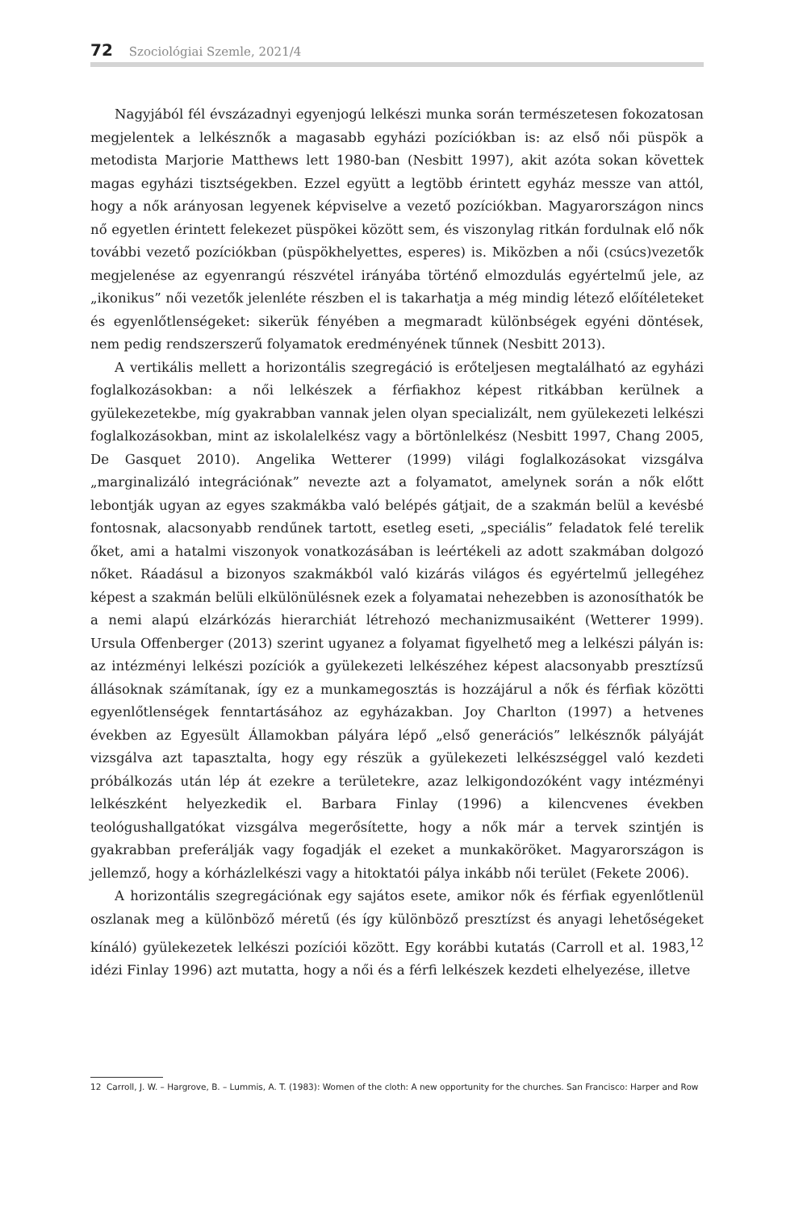72 Szociológiai Szemle, 2021/4
Nagyjából fél évszázadnyi egyenjogú lelkészi munka során természetesen fokozatosan megjelentek a lelkésznők a magasabb egyházi pozíciókban is: az első női püspök a metodista Marjorie Matthews lett 1980-ban (Nesbitt 1997), akit azóta sokan követtek magas egyházi tisztségekben. Ezzel együtt a legtöbb érintett egyház messze van attól, hogy a nők arányosan legyenek képviselve a vezető pozíciókban. Magyarországon nincs nő egyetlen érintett felekezet püspökei között sem, és viszonylag ritkán fordulnak elő nők további vezető pozíciókban (püspökhelyettes, esperes) is. Miközben a női (csúcs)vezetők megjelenése az egyenrangú részvétel irányába történő elmozdulás egyértelmű jele, az „ikonikus” női vezetők jelenléte részben el is takarhatja a még mindig létező előítéleteket és egyenlőtlenségeket: sikerük fényében a megmaradt különbségek egyéni döntések, nem pedig rendszerszerű folyamatok eredményének tűnnek (Nesbitt 2013).
A vertikális mellett a horizontális szegregáció is erőteljesen megtalálható az egyházi foglalkozásokban: a női lelkészek a férfiakhoz képest ritkábban kerülnek a gyülekezetekbe, míg gyakrabban vannak jelen olyan specializált, nem gyülekezeti lelkészi foglalkozásokban, mint az iskolalelkész vagy a börtönlelkész (Nesbitt 1997, Chang 2005, De Gasquet 2010). Angelika Wetterer (1999) világi foglalkozásokat vizsgálva „marginalizáló integrációnak” nevezte azt a folyamatot, amelynek során a nők előtt lebontják ugyan az egyes szakmákba való belépés gátjait, de a szakmán belül a kevésbé fontosnak, alacsonyabb rendűnek tartott, esetleg eseti, „speciális” feladatok felé terelik őket, ami a hatalmi viszonyok vonatkozásában is leértékeli az adott szakmában dolgozó nőket. Ráadásul a bizonyos szakmákból való kizárás világos és egyértelmű jellegéhez képest a szakmán belüli elkülönülésnek ezek a folyamatai nehezebben is azonosíthatók be a nemi alapú elzárkózás hierarchiát létrehozó mechanizmusaiként (Wetterer 1999). Ursula Offenberger (2013) szerint ugyanez a folyamat figyelhető meg a lelkészi pályán is: az intézményi lelkészi pozíciók a gyülekezeti lelkészéhez képest alacsonyabb presztízsű állásoknak számítanak, így ez a munkamegosztás is hozzájárul a nők és férfiak közötti egyenlőtlenségek fenntartásához az egyházakban. Joy Charlton (1997) a hetvenes években az Egyesült Államokban pályára lépő „első generációs” lelkésznők pályáját vizsgálva azt tapasztalta, hogy egy részük a gyülekezeti lelkészséggel való kezdeti próbálkozás után lép át ezekre a területekre, azaz lelkigondozóként vagy intézményi lelkészként helyezkedik el. Barbara Finlay (1996) a kilencvenes években teológushallgatókat vizsgálva megerősítette, hogy a nők már a tervek szintjén is gyakrabban preferálják vagy fogadják el ezeket a munkaköröket. Magyarországon is jellemző, hogy a kórházlelkészi vagy a hitoktatói pálya inkább női terület (Fekete 2006).
A horizontális szegregációnak egy sajátos esete, amikor nők és férfiak egyenlőtlenül oszlanak meg a különböző méretű (és így különböző presztízst és anyagi lehetőségeket kínáló) gyülekezetek lelkészi pozíciói között. Egy korábbi kutatás (Carroll et al. 1983,<sup>12</sup> idézi Finlay 1996) azt mutatta, hogy a női és a férfi lelkészek kezdeti elhelyezése, illetve
12 Carroll, J. W. – Hargrove, B. – Lummis, A. T. (1983): Women of the cloth: A new opportunity for the churches. San Francisco: Harper and Row